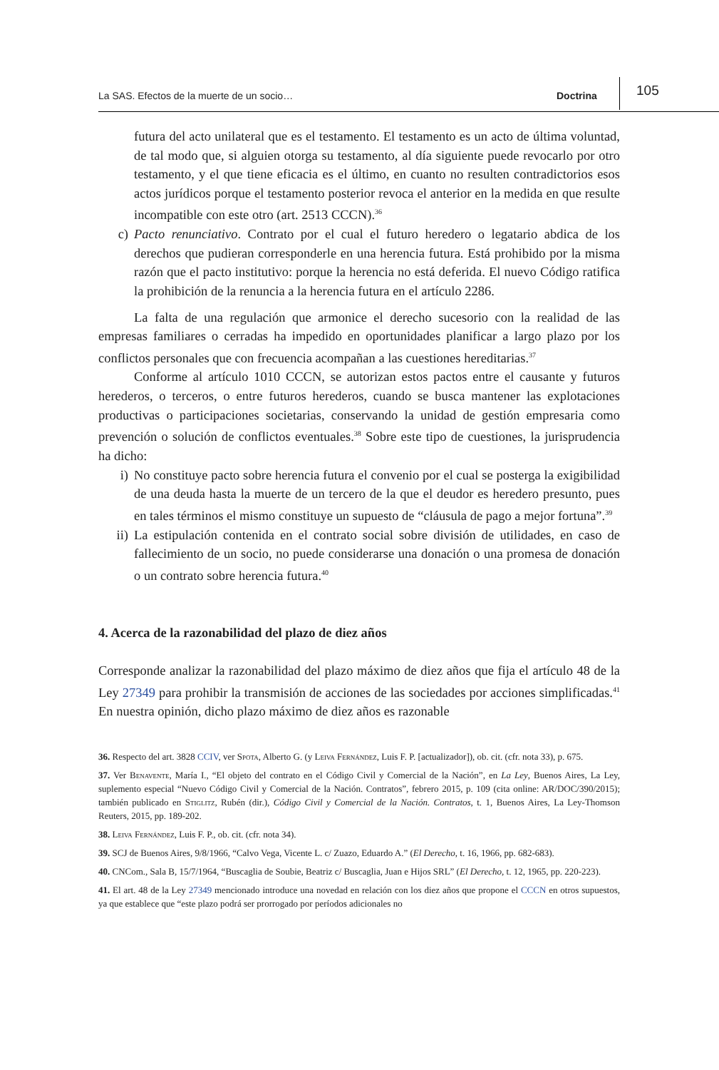La SAS. Efectos de la muerte de un socio… Doctrina 105
futura del acto unilateral que es el testamento. El testamento es un acto de última voluntad, de tal modo que, si alguien otorga su testamento, al día siguiente puede revocarlo por otro testamento, y el que tiene eficacia es el último, en cuanto no resulten contradictorios esos actos jurídicos porque el testamento posterior revoca el anterior en la medida en que resulte incompatible con este otro (art. 2513 CCCN).<sup>36</sup>
c) Pacto renunciativo. Contrato por el cual el futuro heredero o legatario abdica de los derechos que pudieran corresponderle en una herencia futura. Está prohibido por la misma razón que el pacto institutivo: porque la herencia no está deferida. El nuevo Código ratifica la prohibición de la renuncia a la herencia futura en el artículo 2286.
La falta de una regulación que armonice el derecho sucesorio con la realidad de las empresas familiares o cerradas ha impedido en oportunidades planificar a largo plazo por los conflictos personales que con frecuencia acompañan a las cuestiones hereditarias.<sup>37</sup>
Conforme al artículo 1010 CCCN, se autorizan estos pactos entre el causante y futuros herederos, o terceros, o entre futuros herederos, cuando se busca mantener las explotaciones productivas o participaciones societarias, conservando la unidad de gestión empresaria como prevención o solución de conflictos eventuales.<sup>38</sup> Sobre este tipo de cuestiones, la jurisprudencia ha dicho:
i) No constituye pacto sobre herencia futura el convenio por el cual se posterga la exigibilidad de una deuda hasta la muerte de un tercero de la que el deudor es heredero presunto, pues en tales términos el mismo constituye un supuesto de “cláusula de pago a mejor fortuna”.<sup>39</sup>
ii) La estipulación contenida en el contrato social sobre división de utilidades, en caso de fallecimiento de un socio, no puede considerarse una donación o una promesa de donación o un contrato sobre herencia futura.<sup>40</sup>
4. Acerca de la razonabilidad del plazo de diez años
Corresponde analizar la razonabilidad del plazo máximo de diez años que fija el artículo 48 de la Ley 27349 para prohibir la transmisión de acciones de las sociedades por acciones simplificadas.<sup>41</sup> En nuestra opinión, dicho plazo máximo de diez años es razonable
36. Respecto del art. 3828 CCIV, ver Spota, Alberto G. (y Leiva Fernández, Luis F. P. [actualizador]), ob. cit. (cfr. nota 33), p. 675.
37. Ver Benavente, María I., “El objeto del contrato en el Código Civil y Comercial de la Nación”, en La Ley, Buenos Aires, La Ley, suplemento especial “Nuevo Código Civil y Comercial de la Nación. Contratos”, febrero 2015, p. 109 (cita online: AR/DOC/390/2015); también publicado en Stiglitz, Rubén (dir.), Código Civil y Comercial de la Nación. Contratos, t. 1, Buenos Aires, La Ley-Thomson Reuters, 2015, pp. 189-202.
38. Leiva Fernández, Luis F. P., ob. cit. (cfr. nota 34).
39. SCJ de Buenos Aires, 9/8/1966, “Calvo Vega, Vicente L. c/ Zuazo, Eduardo A.” (El Derecho, t. 16, 1966, pp. 682-683).
40. CNCom., Sala B, 15/7/1964, “Buscaglia de Soubie, Beatriz c/ Buscaglia, Juan e Hijos SRL” (El Derecho, t. 12, 1965, pp. 220-223).
41. El art. 48 de la Ley 27349 mencionado introduce una novedad en relación con los diez años que propone el CCCN en otros supuestos, ya que establece que “este plazo podrá ser prorrogado por períodos adicionales no